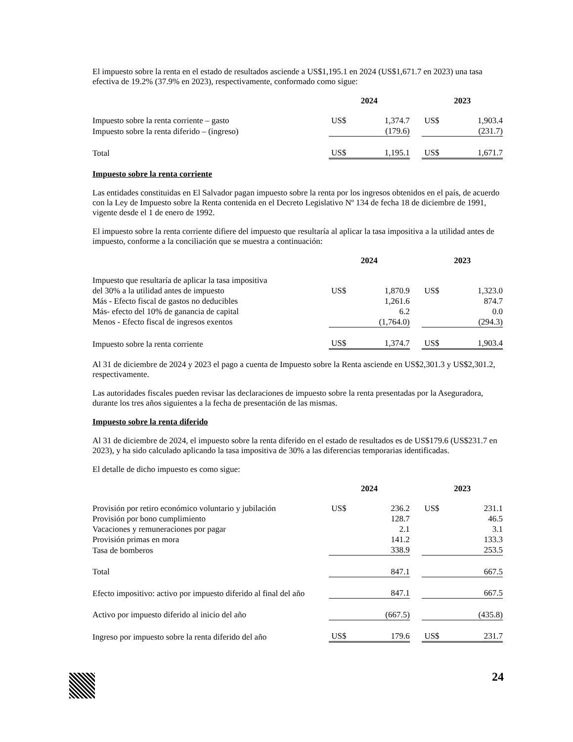El impuesto sobre la renta en el estado de resultados asciende a US$1,195.1 en 2024 (US$1,671.7 en 2023) una tasa efectiva de 19.2% (37.9% en 2023), respectivamente, conformado como sigue:
| | 2024 | | | 2023 | |
| --- | --- | --- | --- | --- | --- |
| Impuesto sobre la renta corriente – gasto | US$ | 1,374.7 | | US$ | 1,903.4 |
| Impuesto sobre la renta diferido – (ingreso) | | (179.6) | | | (231.7) |
| Total | US$ | 1,195.1 | | US$ | 1,671.7 |
Impuesto sobre la renta corriente
Las entidades constituidas en El Salvador pagan impuesto sobre la renta por los ingresos obtenidos en el país, de acuerdo con la Ley de Impuesto sobre la Renta contenida en el Decreto Legislativo Nº 134 de fecha 18 de diciembre de 1991, vigente desde el 1 de enero de 1992.
El impuesto sobre la renta corriente difiere del impuesto que resultaría al aplicar la tasa impositiva a la utilidad antes de impuesto, conforme a la conciliación que se muestra a continuación:
| | 2024 | | | 2023 | |
| --- | --- | --- | --- | --- | --- |
| Impuesto que resultaría de aplicar la tasa impositiva del 30% a la utilidad antes de impuesto | US$ | 1,870.9 | | US$ | 1,323.0 |
| Más - Efecto fiscal de gastos no deducibles | | 1,261.6 | | | 874.7 |
| Más- efecto del 10% de ganancia de capital | | 6.2 | | | 0.0 |
| Menos - Efecto fiscal de ingresos exentos | | (1,764.0) | | | (294.3) |
| Impuesto sobre la renta corriente | US$ | 1,374.7 | | US$ | 1,903.4 |
Al 31 de diciembre de 2024 y 2023 el pago a cuenta de Impuesto sobre la Renta asciende en US$2,301.3 y US$2,301.2, respectivamente.
Las autoridades fiscales pueden revisar las declaraciones de impuesto sobre la renta presentadas por la Aseguradora, durante los tres años siguientes a la fecha de presentación de las mismas.
Impuesto sobre la renta diferido
Al 31 de diciembre de 2024, el impuesto sobre la renta diferido en el estado de resultados es de US$179.6 (US$231.7 en 2023), y ha sido calculado aplicando la tasa impositiva de 30% a las diferencias temporarias identificadas.
El detalle de dicho impuesto es como sigue:
| | 2024 | | | 2023 | |
| --- | --- | --- | --- | --- | --- |
| Provisión por retiro económico voluntario y jubilación | US$ | 236.2 | | US$ | 231.1 |
| Provisión por bono cumplimiento | | 128.7 | | | 46.5 |
| Vacaciones y remuneraciones por pagar | | 2.1 | | | 3.1 |
| Provisión primas en mora | | 141.2 | | | 133.3 |
| Tasa de bomberos | | 338.9 | | | 253.5 |
| Total | | 847.1 | | | 667.5 |
| Efecto impositivo: activo por impuesto diferido al final del año | | 847.1 | | | 667.5 |
| Activo por impuesto diferido al inicio del año | | (667.5) | | | (435.8) |
| Ingreso por impuesto sobre la renta diferido del año | US$ | 179.6 | | US$ | 231.7 |
24